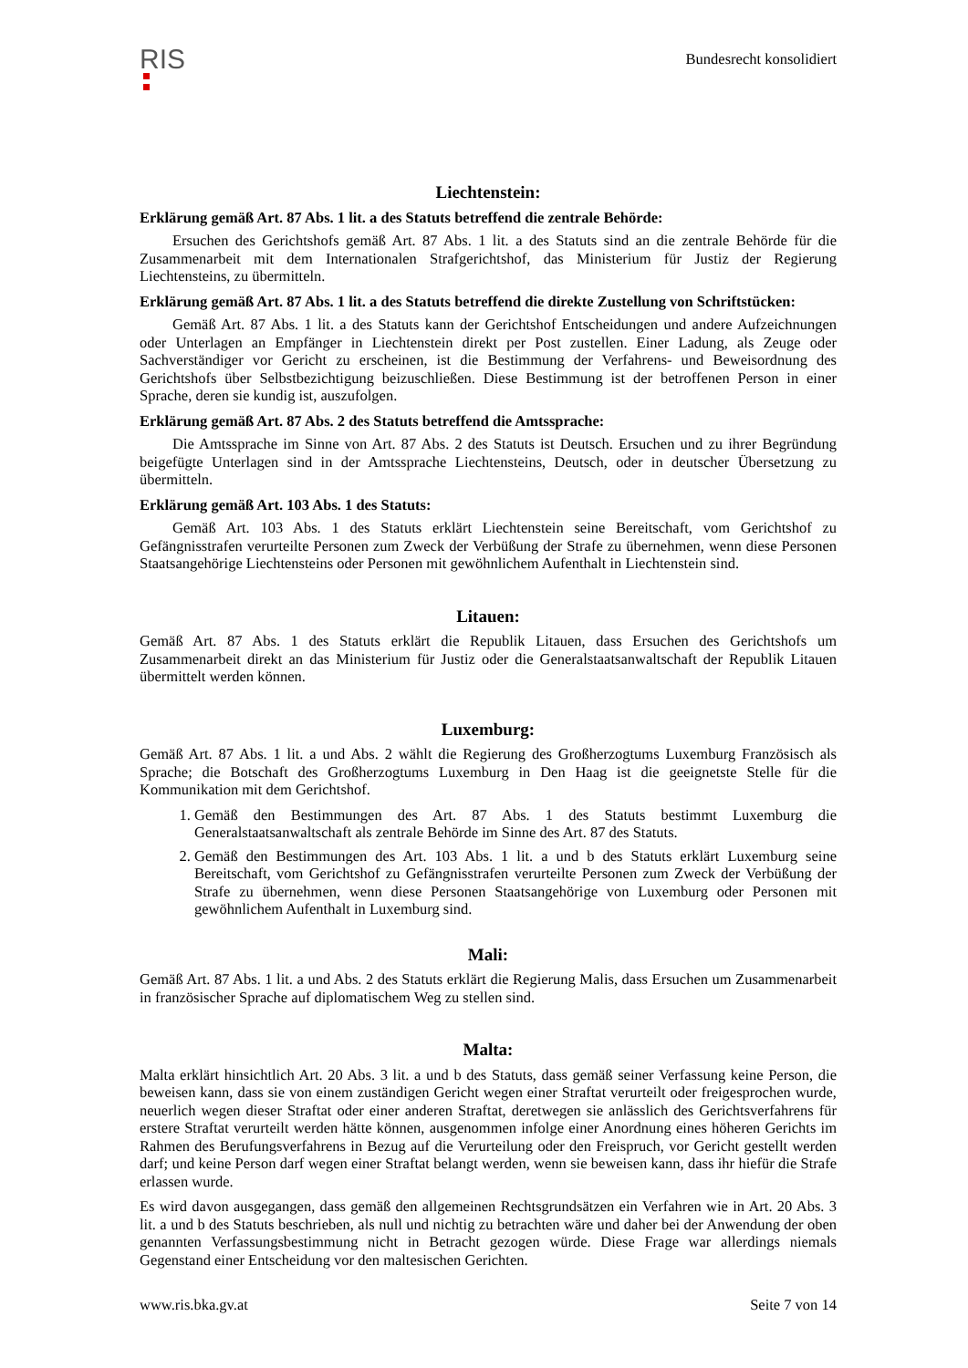RIS
Bundesrecht konsolidiert
Liechtenstein:
Erklärung gemäß Art. 87 Abs. 1 lit. a des Statuts betreffend die zentrale Behörde:
Ersuchen des Gerichtshofs gemäß Art. 87 Abs. 1 lit. a des Statuts sind an die zentrale Behörde für die Zusammenarbeit mit dem Internationalen Strafgerichtshof, das Ministerium für Justiz der Regierung Liechtensteins, zu übermitteln.
Erklärung gemäß Art. 87 Abs. 1 lit. a des Statuts betreffend die direkte Zustellung von Schriftstücken:
Gemäß Art. 87 Abs. 1 lit. a des Statuts kann der Gerichtshof Entscheidungen und andere Aufzeichnungen oder Unterlagen an Empfänger in Liechtenstein direkt per Post zustellen. Einer Ladung, als Zeuge oder Sachverständiger vor Gericht zu erscheinen, ist die Bestimmung der Verfahrens- und Beweisordnung des Gerichtshofs über Selbstbezichtigung beizuschließen. Diese Bestimmung ist der betroffenen Person in einer Sprache, deren sie kundig ist, auszufolgen.
Erklärung gemäß Art. 87 Abs. 2 des Statuts betreffend die Amtssprache:
Die Amtssprache im Sinne von Art. 87 Abs. 2 des Statuts ist Deutsch. Ersuchen und zu ihrer Begründung beigefügte Unterlagen sind in der Amtssprache Liechtensteins, Deutsch, oder in deutscher Übersetzung zu übermitteln.
Erklärung gemäß Art. 103 Abs. 1 des Statuts:
Gemäß Art. 103 Abs. 1 des Statuts erklärt Liechtenstein seine Bereitschaft, vom Gerichtshof zu Gefängnisstrafen verurteilte Personen zum Zweck der Verbüßung der Strafe zu übernehmen, wenn diese Personen Staatsangehörige Liechtensteins oder Personen mit gewöhnlichem Aufenthalt in Liechtenstein sind.
Litauen:
Gemäß Art. 87 Abs. 1 des Statuts erklärt die Republik Litauen, dass Ersuchen des Gerichtshofs um Zusammenarbeit direkt an das Ministerium für Justiz oder die Generalstaatsanwaltschaft der Republik Litauen übermittelt werden können.
Luxemburg:
Gemäß Art. 87 Abs. 1 lit. a und Abs. 2 wählt die Regierung des Großherzogtums Luxemburg Französisch als Sprache; die Botschaft des Großherzogtums Luxemburg in Den Haag ist die geeignetste Stelle für die Kommunikation mit dem Gerichtshof.
1. Gemäß den Bestimmungen des Art. 87 Abs. 1 des Statuts bestimmt Luxemburg die Generalstaatsanwaltschaft als zentrale Behörde im Sinne des Art. 87 des Statuts.
2. Gemäß den Bestimmungen des Art. 103 Abs. 1 lit. a und b des Statuts erklärt Luxemburg seine Bereitschaft, vom Gerichtshof zu Gefängnisstrafen verurteilte Personen zum Zweck der Verbüßung der Strafe zu übernehmen, wenn diese Personen Staatsangehörige von Luxemburg oder Personen mit gewöhnlichem Aufenthalt in Luxemburg sind.
Mali:
Gemäß Art. 87 Abs. 1 lit. a und Abs. 2 des Statuts erklärt die Regierung Malis, dass Ersuchen um Zusammenarbeit in französischer Sprache auf diplomatischem Weg zu stellen sind.
Malta:
Malta erklärt hinsichtlich Art. 20 Abs. 3 lit. a und b des Statuts, dass gemäß seiner Verfassung keine Person, die beweisen kann, dass sie von einem zuständigen Gericht wegen einer Straftat verurteilt oder freigesprochen wurde, neuerlich wegen dieser Straftat oder einer anderen Straftat, deretwegen sie anlässlich des Gerichtsverfahrens für erstere Straftat verurteilt werden hätte können, ausgenommen infolge einer Anordnung eines höheren Gerichts im Rahmen des Berufungsverfahrens in Bezug auf die Verurteilung oder den Freispruch, vor Gericht gestellt werden darf; und keine Person darf wegen einer Straftat belangt werden, wenn sie beweisen kann, dass ihr hiefür die Strafe erlassen wurde.
Es wird davon ausgegangen, dass gemäß den allgemeinen Rechtsgrundsätzen ein Verfahren wie in Art. 20 Abs. 3 lit. a und b des Statuts beschrieben, als null und nichtig zu betrachten wäre und daher bei der Anwendung der oben genannten Verfassungsbestimmung nicht in Betracht gezogen würde. Diese Frage war allerdings niemals Gegenstand einer Entscheidung vor den maltesischen Gerichten.
www.ris.bka.gv.at Seite 7 von 14